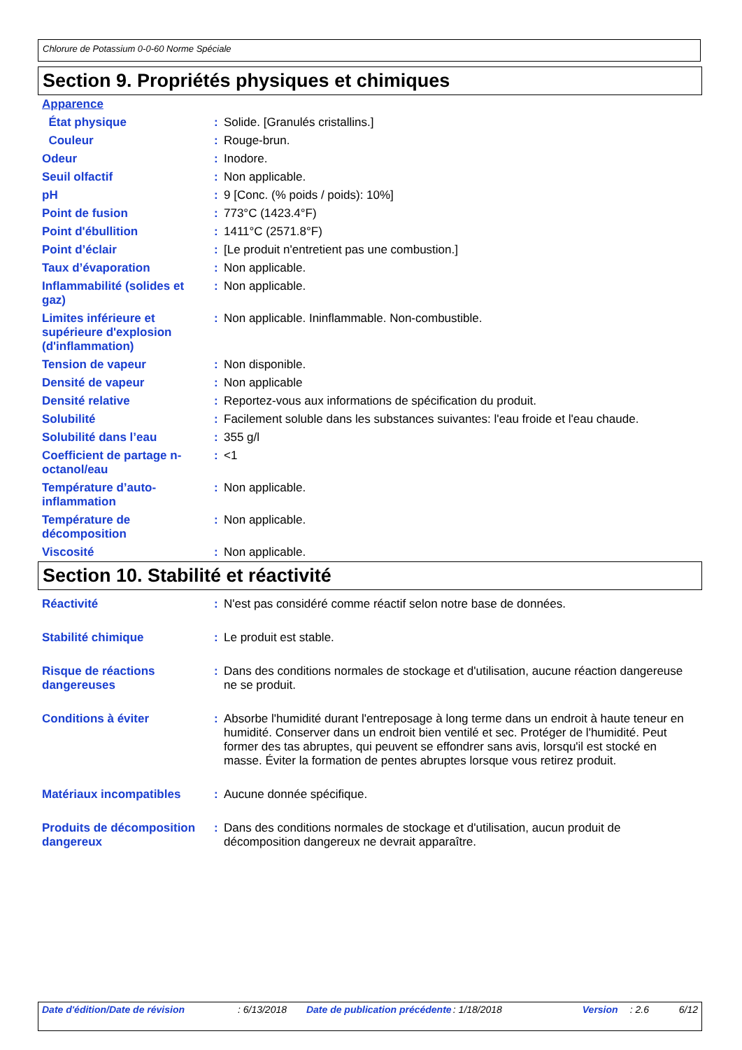Chlorure de Potassium 0-0-60 Norme Spéciale
Section 9. Propriétés physiques et chimiques
| Apparence | | |
| État physique | : | Solide. [Granulés cristallins.] |
| Couleur | : | Rouge-brun. |
| Odeur | : | Inodore. |
| Seuil olfactif | : | Non applicable. |
| pH | : | 9 [Conc. (% poids / poids): 10%] |
| Point de fusion | : | 773°C (1423.4°F) |
| Point d'ébullition | : | 1411°C (2571.8°F) |
| Point d’éclair | : | [Le produit n'entretient pas une combustion.] |
| Taux d’évaporation | : | Non applicable. |
| Inflammabilité (solides et gaz) | : | Non applicable. |
| Limites inférieure et supérieure d'explosion (d'inflammation) | : | Non applicable. Ininflammable. Non-combustible. |
| Tension de vapeur | : | Non disponible. |
| Densité de vapeur | : | Non applicable |
| Densité relative | : | Reportez-vous aux informations de spécification du produit. |
| Solubilité | : | Facilement soluble dans les substances suivantes: l'eau froide et l'eau chaude. |
| Solubilité dans l’eau | : | 355 g/l |
| Coefficient de partage n-octanol/eau | : | <1 |
| Température d’auto-inflammation | : | Non applicable. |
| Température de décomposition | : | Non applicable. |
| Viscosité | : | Non applicable. |
Section 10. Stabilité et réactivité
| Réactivité | : | N'est pas considéré comme réactif selon notre base de données. |
| Stabilité chimique | : | Le produit est stable. |
| Risque de réactions dangereuses | : | Dans des conditions normales de stockage et d'utilisation, aucune réaction dangereuse ne se produit. |
| Conditions à éviter | : | Absorbe l'humidité durant l'entreposage à long terme dans un endroit à haute teneur en humidité. Conserver dans un endroit bien ventilé et sec. Protéger de l'humidité. Peut former des tas abruptes, qui peuvent se effondrer sans avis, lorsqu'il est stocké en masse. Éviter la formation de pentes abruptes lorsque vous retirez produit. |
| Matériaux incompatibles | : | Aucune donnée spécifique. |
| Produits de décomposition dangereux | : | Dans des conditions normales de stockage et d'utilisation, aucun produit de décomposition dangereux ne devrait apparaître. |
Date d'édition/Date de révision : 6/13/2018 Date de publication précédente : 1/18/2018 Version : 2.6 6/12